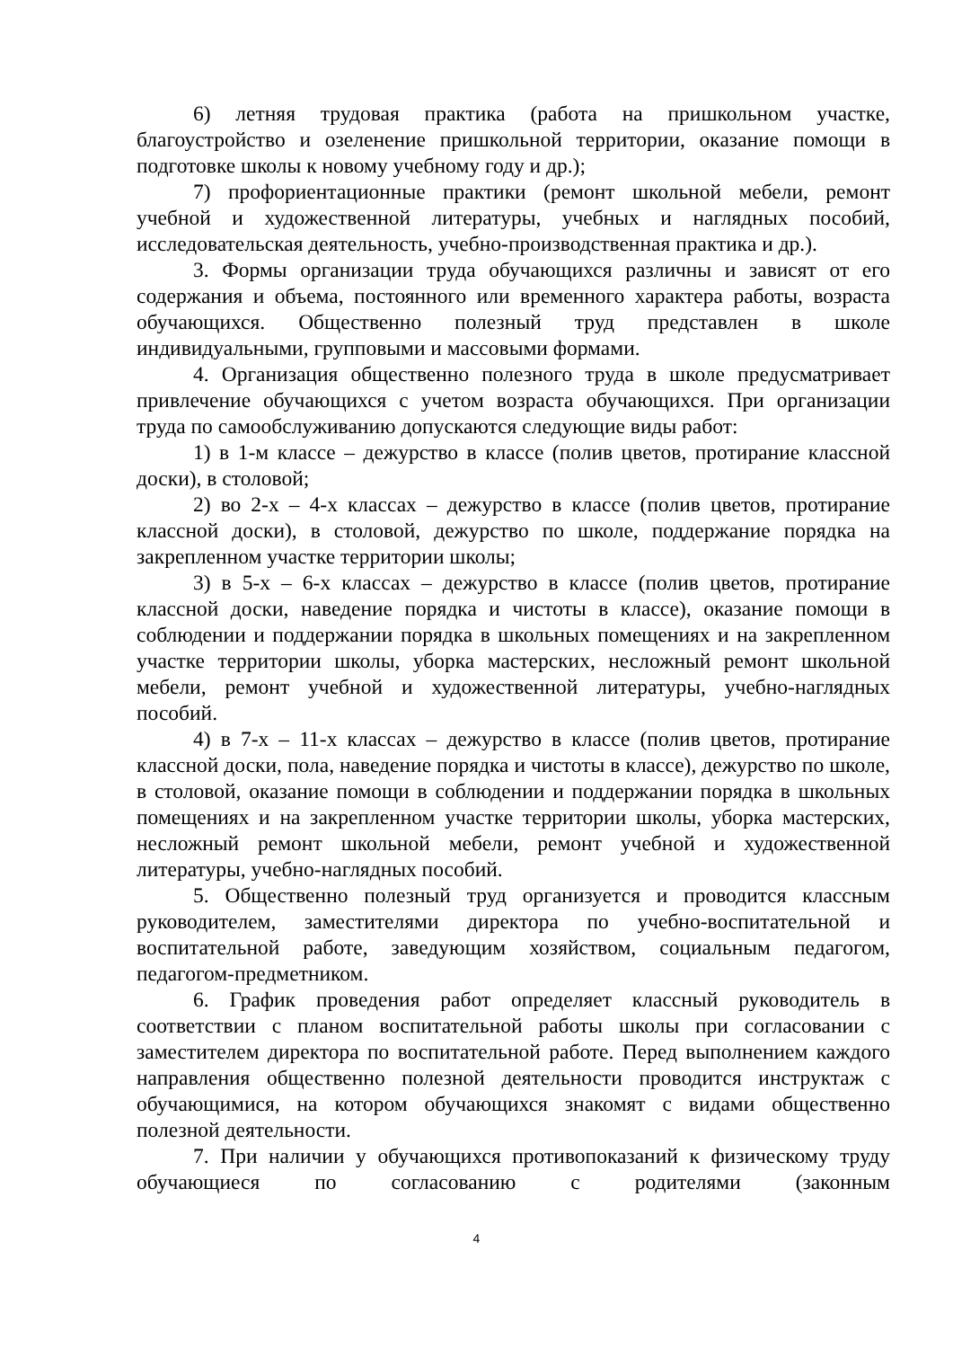6) летняя трудовая практика (работа на пришкольном участке, благоустройство и озеленение пришкольной территории, оказание помощи в подготовке школы к новому учебному году и др.);
7) профориентационные практики (ремонт школьной мебели, ремонт учебной и художественной литературы, учебных и наглядных пособий, исследовательская деятельность, учебно-производственная практика и др.).
3. Формы организации труда обучающихся различны и зависят от его содержания и объема, постоянного или временного характера работы, возраста обучающихся. Общественно полезный труд представлен в школе индивидуальными, групповыми и массовыми формами.
4. Организация общественно полезного труда в школе предусматривает привлечение обучающихся с учетом возраста обучающихся. При организации труда по самообслуживанию допускаются следующие виды работ:
1) в 1-м классе – дежурство в классе (полив цветов, протирание классной доски), в столовой;
2) во 2-х – 4-х классах – дежурство в классе (полив цветов, протирание классной доски), в столовой, дежурство по школе, поддержание порядка на закрепленном участке территории школы;
3) в 5-х – 6-х классах – дежурство в классе (полив цветов, протирание классной доски, наведение порядка и чистоты в классе), оказание помощи в соблюдении и поддержании порядка в школьных помещениях и на закрепленном участке территории школы, уборка мастерских, несложный ремонт школьной мебели, ремонт учебной и художественной литературы, учебно-наглядных пособий.
4) в 7-х – 11-х классах – дежурство в классе (полив цветов, протирание классной доски, пола, наведение порядка и чистоты в классе), дежурство по школе, в столовой, оказание помощи в соблюдении и поддержании порядка в школьных помещениях и на закрепленном участке территории школы, уборка мастерских, несложный ремонт школьной мебели, ремонт учебной и художественной литературы, учебно-наглядных пособий.
5. Общественно полезный труд организуется и проводится классным руководителем, заместителями директора по учебно-воспитательной и воспитательной работе, заведующим хозяйством, социальным педагогом, педагогом-предметником.
6. График проведения работ определяет классный руководитель в соответствии с планом воспитательной работы школы при согласовании с заместителем директора по воспитательной работе. Перед выполнением каждого направления общественно полезной деятельности проводится инструктаж с обучающимися, на котором обучающихся знакомят с видами общественно полезной деятельности.
7. При наличии у обучающихся противопоказаний к физическому труду обучающиеся по согласованию с родителями (законным
4